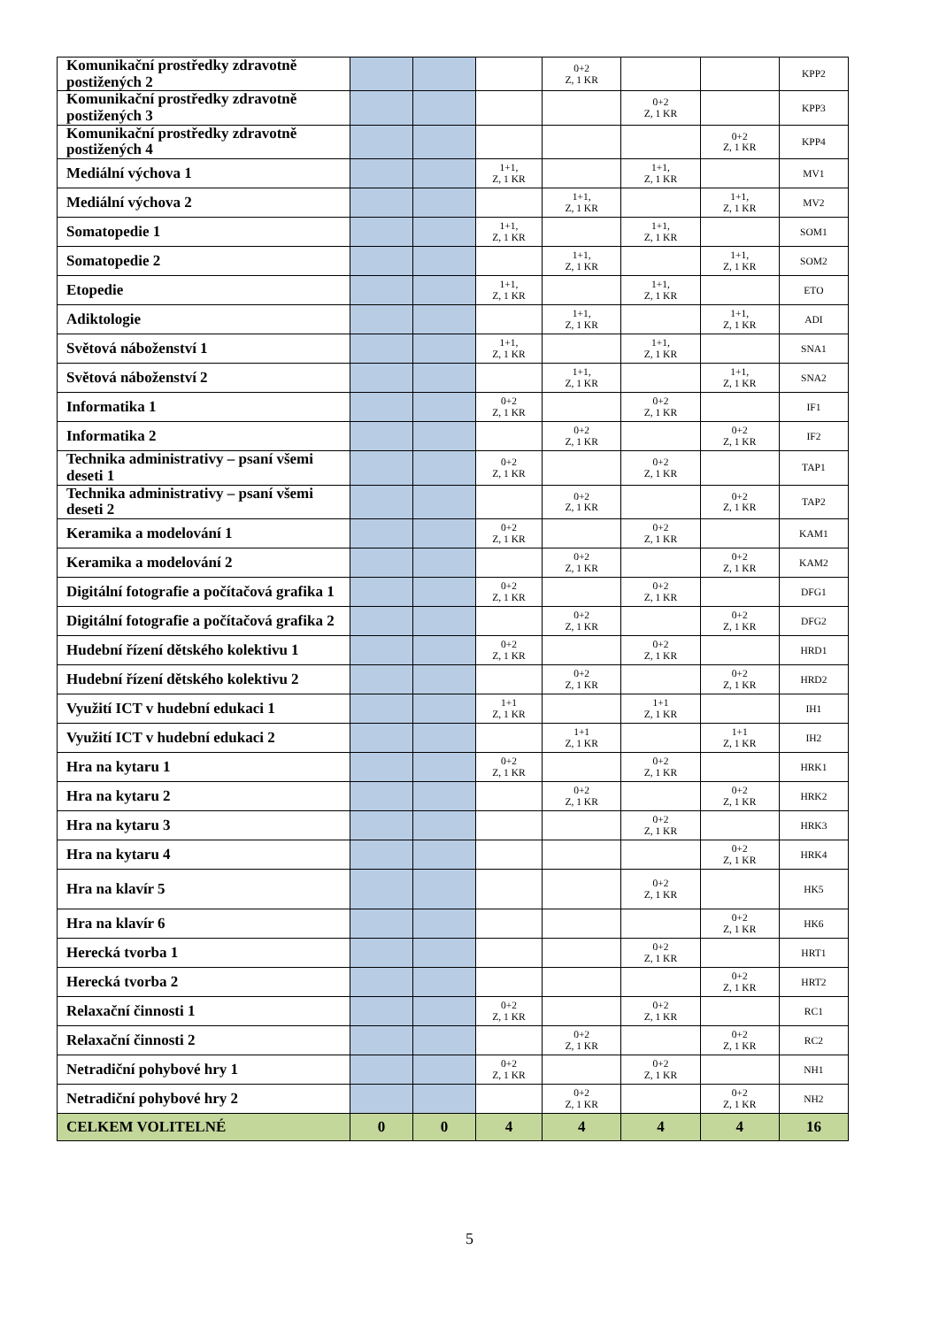| Komunikační prostředky zdravotně postižených 2 | | | | 0+2 Z, 1 KR | | | KPP2 |
| Komunikační prostředky zdravotně postižených 3 | | | | | 0+2 Z, 1 KR | | KPP3 |
| Komunikační prostředky zdravotně postižených 4 | | | | | | 0+2 Z, 1 KR | KPP4 |
| Mediální výchova 1 | | | 1+1, Z, 1 KR | | 1+1, Z, 1 KR | | MV1 |
| Mediální výchova 2 | | | | 1+1, Z, 1 KR | | 1+1, Z, 1 KR | MV2 |
| Somatopedie 1 | | | 1+1, Z, 1 KR | | 1+1, Z, 1 KR | | SOM1 |
| Somatopedie 2 | | | | 1+1, Z, 1 KR | | 1+1, Z, 1 KR | SOM2 |
| Etopedie | | | 1+1, Z, 1 KR | | 1+1, Z, 1 KR | | ETO |
| Adiktologie | | | | 1+1, Z, 1 KR | | 1+1, Z, 1 KR | ADI |
| Světová náboženství 1 | | | 1+1, Z, 1 KR | | 1+1, Z, 1 KR | | SNA1 |
| Světová náboženství 2 | | | | 1+1, Z, 1 KR | | 1+1, Z, 1 KR | SNA2 |
| Informatika 1 | | | 0+2 Z, 1 KR | | 0+2 Z, 1 KR | | IF1 |
| Informatika 2 | | | | 0+2 Z, 1 KR | | 0+2 Z, 1 KR | IF2 |
| Technika administrativy – psaní všemi deseti 1 | | | 0+2 Z, 1 KR | | 0+2 Z, 1 KR | | TAP1 |
| Technika administrativy – psaní všemi deseti 2 | | | | 0+2 Z, 1 KR | | 0+2 Z, 1 KR | TAP2 |
| Keramika a modelování 1 | | | 0+2 Z, 1 KR | | 0+2 Z, 1 KR | | KAM1 |
| Keramika a modelování 2 | | | | 0+2 Z, 1 KR | | 0+2 Z, 1 KR | KAM2 |
| Digitální fotografie a počítačová grafika 1 | | | 0+2 Z, 1 KR | | 0+2 Z, 1 KR | | DFG1 |
| Digitální fotografie a počítačová grafika 2 | | | | 0+2 Z, 1 KR | | 0+2 Z, 1 KR | DFG2 |
| Hudební řízení dětského kolektivu 1 | | | 0+2 Z, 1 KR | | 0+2 Z, 1 KR | | HRD1 |
| Hudební řízení dětského kolektivu 2 | | | | 0+2 Z, 1 KR | | 0+2 Z, 1 KR | HRD2 |
| Využití ICT v hudební edukaci 1 | | | 1+1 Z, 1 KR | | 1+1 Z, 1 KR | | IH1 |
| Využití ICT v hudební edukaci 2 | | | | 1+1 Z, 1 KR | | 1+1 Z, 1 KR | IH2 |
| Hra na kytaru 1 | | | 0+2 Z, 1 KR | | 0+2 Z, 1 KR | | HRK1 |
| Hra na kytaru 2 | | | | 0+2 Z, 1 KR | | 0+2 Z, 1 KR | HRK2 |
| Hra na kytaru 3 | | | | | 0+2 Z, 1 KR | | HRK3 |
| Hra na kytaru 4 | | | | | | 0+2 Z, 1 KR | HRK4 |
| Hra na klavír 5 | | | | | 0+2 Z, 1 KR | | HK5 |
| Hra na klavír 6 | | | | | | 0+2 Z, 1 KR | HK6 |
| Herecká tvorba 1 | | | | | 0+2 Z, 1 KR | | HRT1 |
| Herecká tvorba 2 | | | | | | 0+2 Z, 1 KR | HRT2 |
| Relaxační činnosti 1 | | | 0+2 Z, 1 KR | | 0+2 Z, 1 KR | | RC1 |
| Relaxační činnosti 2 | | | | 0+2 Z, 1 KR | | 0+2 Z, 1 KR | RC2 |
| Netradiční pohybové hry 1 | | | 0+2 Z, 1 KR | | 0+2 Z, 1 KR | | NH1 |
| Netradiční pohybové hry 2 | | | | 0+2 Z, 1 KR | | 0+2 Z, 1 KR | NH2 |
| CELKEM VOLITELNÉ | 0 | 0 | 4 | 4 | 4 | 4 | 16 |
5